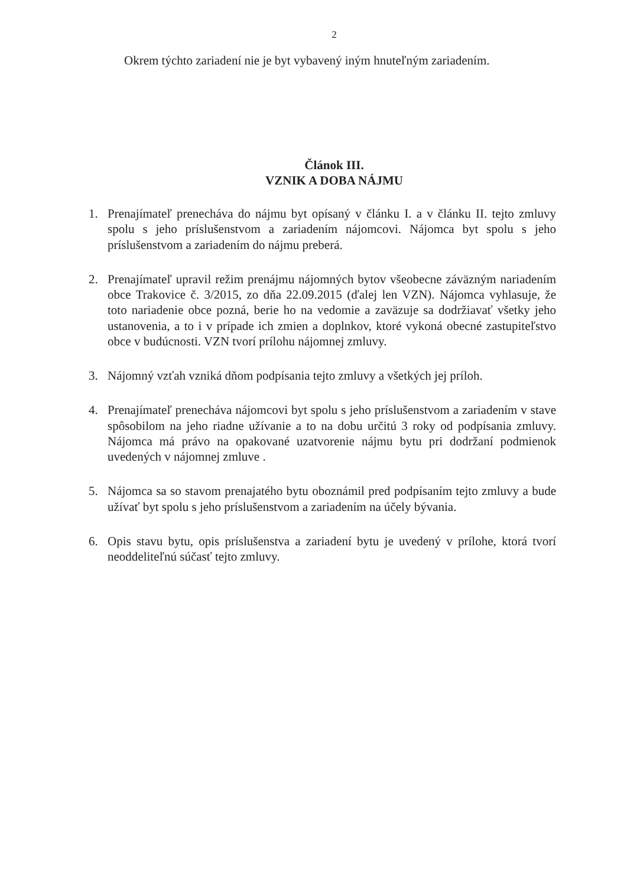2
Okrem týchto zariadení nie je byt vybavený iným hnuteľným zariadením.
Článok III.
VZNIK A DOBA NÁJMU
1. Prenajímateľ prenecháva do nájmu byt opísaný v článku I. a v článku II. tejto zmluvy spolu s jeho príslušenstvom a zariadením nájomcovi. Nájomca byt spolu s jeho príslušenstvom a zariadením do nájmu preberá.
2. Prenajímateľ upravil režim prenájmu nájomných bytov všeobecne záväzným nariadením obce Trakovice č. 3/2015, zo dňa 22.09.2015 (ďalej len VZN). Nájomca vyhlasuje, že toto nariadenie obce pozná, berie ho na vedomie a zaväzuje sa dodržiavať všetky jeho ustanovenia, a to i v prípade ich zmien a doplnkov, ktoré vykoná obecné zastupiteľstvo obce v budúcnosti. VZN tvorí prílohu nájomnej zmluvy.
3. Nájomný vzťah vzniká dňom podpísania tejto zmluvy a všetkých jej príloh.
4. Prenajímateľ prenecháva nájomcovi byt spolu s jeho príslušenstvom a zariadením v stave spôsobilom na jeho riadne užívanie a to na dobu určitú 3 roky od podpísania zmluvy. Nájomca má právo na opakované uzatvorenie nájmu bytu pri dodržaní podmienok uvedených v nájomnej zmluve .
5. Nájomca sa so stavom prenajatého bytu oboznámil pred podpísaním tejto zmluvy a bude užívať byt spolu s jeho príslušenstvom a zariadením na účely bývania.
6. Opis stavu bytu, opis príslušenstva a zariadení bytu je uvedený v prílohe, ktorá tvorí neoddeliteľnú súčasť tejto zmluvy.